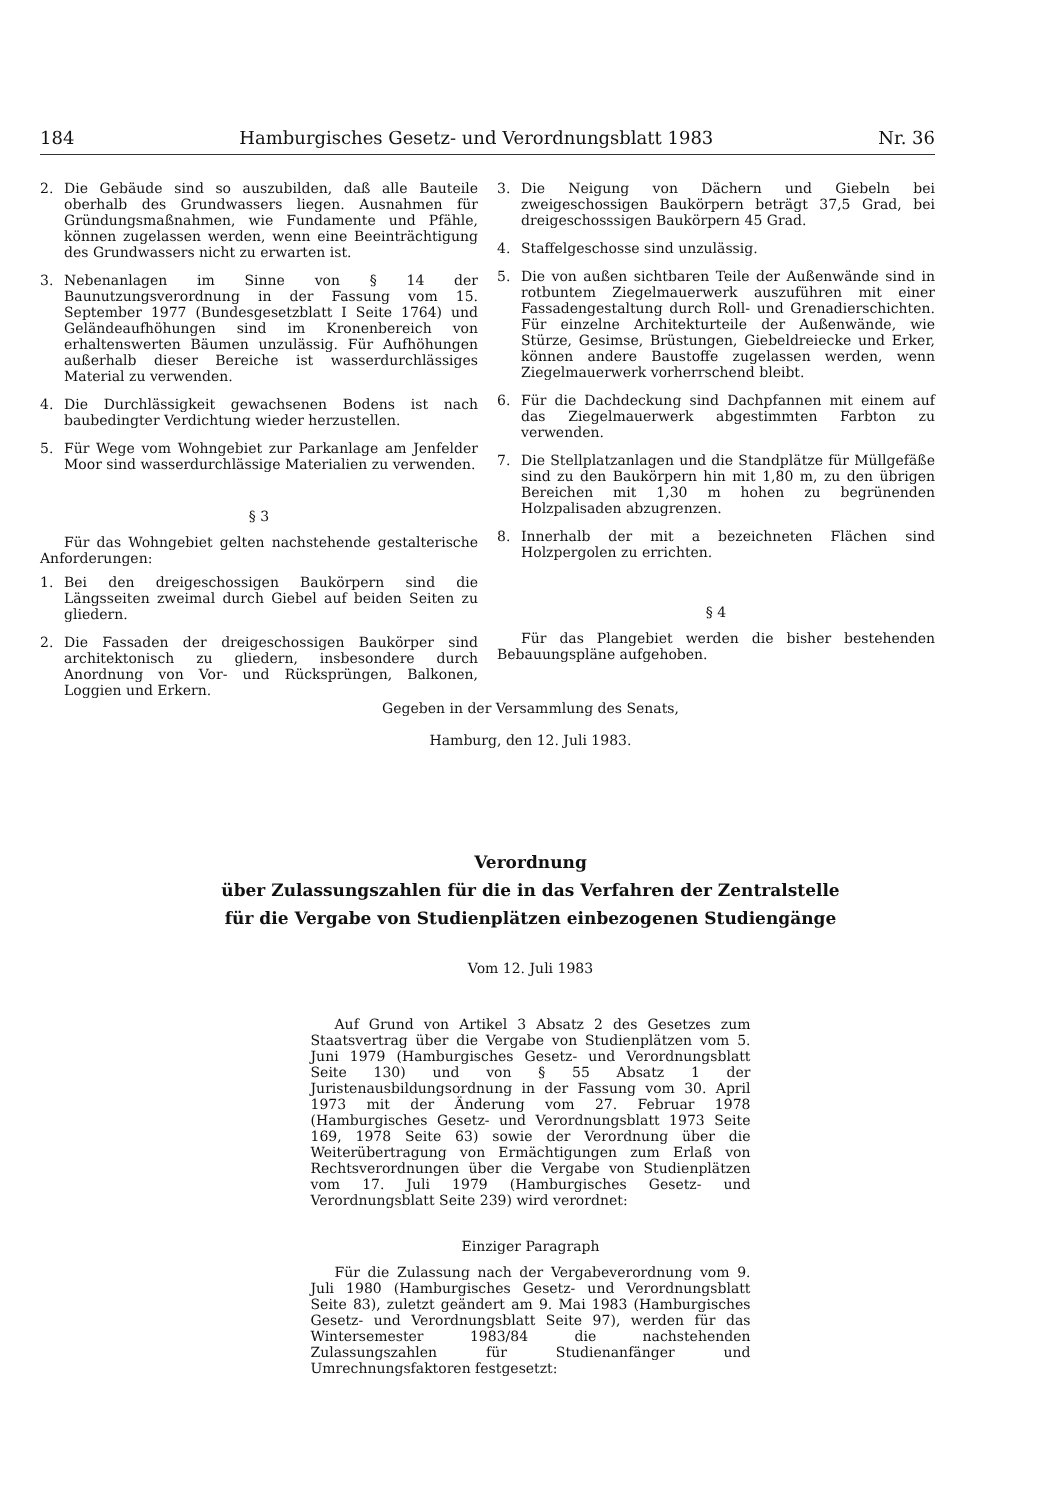184 Hamburgisches Gesetz- und Verordnungsblatt 1983 Nr. 36
2. Die Gebäude sind so auszubilden, daß alle Bauteile oberhalb des Grundwassers liegen. Ausnahmen für Gründungsmaßnahmen, wie Fundamente und Pfähle, können zugelassen werden, wenn eine Beeinträchtigung des Grundwassers nicht zu erwarten ist.
3. Nebenanlagen im Sinne von § 14 der Baunutzungsverordnung in der Fassung vom 15. September 1977 (Bundesgesetzblatt I Seite 1764) und Geländeaufhöhungen sind im Kronenbereich von erhaltenswerten Bäumen unzulässig. Für Aufhöhungen außerhalb dieser Bereiche ist wasserdurchlässiges Material zu verwenden.
4. Die Durchlässigkeit gewachsenen Bodens ist nach baubedingter Verdichtung wieder herzustellen.
5. Für Wege vom Wohngebiet zur Parkanlage am Jenfelder Moor sind wasserdurchlässige Materialien zu verwenden.
§ 3
Für das Wohngebiet gelten nachstehende gestalterische Anforderungen:
1. Bei den dreigeschossigen Baukörpern sind die Längsseiten zweimal durch Giebel auf beiden Seiten zu gliedern.
2. Die Fassaden der dreigeschossigen Baukörper sind architektonisch zu gliedern, insbesondere durch Anordnung von Vor- und Rücksprüngen, Balkonen, Loggien und Erkern.
3. Die Neigung von Dächern und Giebeln bei zweigeschossigen Baukörpern beträgt 37,5 Grad, bei dreigeschosssigen Baukörpern 45 Grad.
4. Staffelgeschosse sind unzulässig.
5. Die von außen sichtbaren Teile der Außenwände sind in rotbuntem Ziegelmauerwerk auszuführen mit einer Fassadengestaltung durch Roll- und Grenadierschichten. Für einzelne Architekturteile der Außenwände, wie Stürze, Gesimse, Brüstungen, Giebeldreiecke und Erker, können andere Baustoffe zugelassen werden, wenn Ziegelmauerwerk vorherrschend bleibt.
6. Für die Dachdeckung sind Dachpfannen mit einem auf das Ziegelmauerwerk abgestimmten Farbton zu verwenden.
7. Die Stellplatzanlagen und die Standplätze für Müllgefäße sind zu den Baukörpern hin mit 1,80 m, zu den übrigen Bereichen mit 1,30 m hohen zu begrünenden Holzpalisaden abzugrenzen.
8. Innerhalb der mit a bezeichneten Flächen sind Holzpergolen zu errichten.
§ 4
Für das Plangebiet werden die bisher bestehenden Bebauungspläne aufgehoben.
Gegeben in der Versammlung des Senats,
Hamburg, den 12. Juli 1983.
Verordnung
über Zulassungszahlen für die in das Verfahren der Zentralstelle
für die Vergabe von Studienplätzen einbezogenen Studiengänge
Vom 12. Juli 1983
Auf Grund von Artikel 3 Absatz 2 des Gesetzes zum Staatsvertrag über die Vergabe von Studienplätzen vom 5. Juni 1979 (Hamburgisches Gesetz- und Verordnungsblatt Seite 130) und von § 55 Absatz 1 der Juristenausbildungsordnung in der Fassung vom 30. April 1973 mit der Änderung vom 27. Februar 1978 (Hamburgisches Gesetz- und Verordnungsblatt 1973 Seite 169, 1978 Seite 63) sowie der Verordnung über die Weiterübertragung von Ermächtigungen zum Erlaß von Rechtsverordnungen über die Vergabe von Studienplätzen vom 17. Juli 1979 (Hamburgisches Gesetz- und Verordnungsblatt Seite 239) wird verordnet:
Einziger Paragraph
Für die Zulassung nach der Vergabeverordnung vom 9. Juli 1980 (Hamburgisches Gesetz- und Verordnungsblatt Seite 83), zuletzt geändert am 9. Mai 1983 (Hamburgisches Gesetz- und Verordnungsblatt Seite 97), werden für das Wintersemester 1983/84 die nachstehenden Zulassungszahlen für Studienanfänger und Umrechnungsfaktoren festgesetzt: